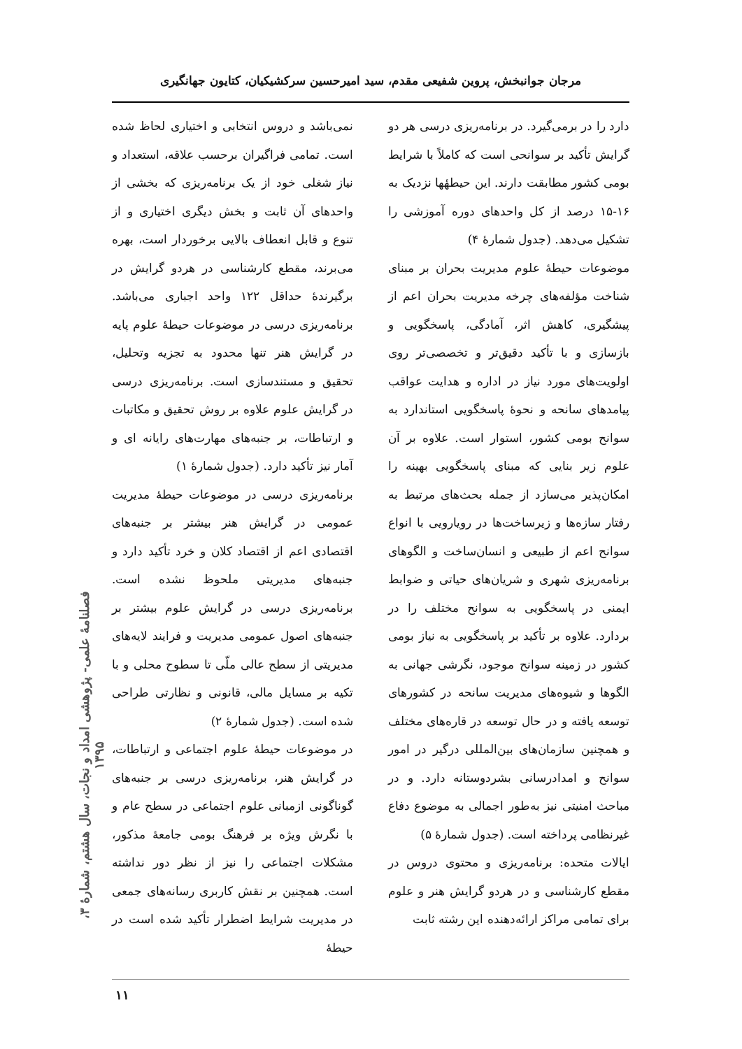مرجان جوانبخش، پروین شفیعی مقدم، سید امیرحسین سرکشیکیان، کتایون جهانگیری
دارد را در برمی‌گیرد. در برنامه‌ریزی درسی هر دو گرایش تأکید بر سوانحی است که کاملاً با شرایط بومی کشور مطابقت دارند. این حیطهٔها نزدیک به ۱۶-۱۵ درصد از کل واحدهای دوره آموزشی را تشکیل می‌دهد. (جدول شمارهٔ ۴)
موضوعات حیطهٔ علوم مدیریت بحران بر مبنای شناخت مؤلفه‌های چرخه مدیریت بحران اعم از پیشگیری، کاهش اثر، آمادگی، پاسخگویی و بازسازی و با تأکید دقیق‌تر و تخصصی‌تر روی اولویت‌های مورد نیاز در اداره و هدایت عواقب پیامدهای سانحه و نحوهٔ پاسخگویی استاندارد به سوانح بومی کشور، استوار است. علاوه بر آن علوم زیر بنایی که مبنای پاسخگویی بهینه را امکان‌پذیر می‌سازد از جمله بحث‌های مرتبط به رفتار سازه‌ها و زیرساخت‌ها در رویارویی با انواع سوانح اعم از طبیعی و انسان‌ساخت و الگوهای برنامه‌ریزی شهری و شریان‌های حیاتی و ضوابط ایمنی در پاسخگویی به سوانح مختلف را در بردارد. علاوه بر تأکید بر پاسخگویی به نیاز بومی کشور در زمینه سوانح موجود، نگرشی جهانی به الگوها و شیوه‌های مدیریت سانحه در کشورهای توسعه یافته و در حال توسعه در قاره‌های مختلف و همچنین سازمان‌های بین‌المللی درگیر در امور سوانح و امدادرسانی بشردوستانه دارد. و در مباحث امنیتی نیز به‌طور اجمالی به موضوع دفاع غیرنظامی پرداخته است. (جدول شمارهٔ ۵)
ایالات متحده: برنامه‌ریزی و محتوی دروس در مقطع کارشناسی و در هردو گرایش هنر و علوم برای تمامی مراکز ارائه‌دهنده این رشته ثابت
نمی‌باشد و دروس انتخابی و اختیاری لحاظ شده است. تمامی فراگیران برحسب علاقه، استعداد و نیاز شغلی خود از یک برنامه‌ریزی که بخشی از واحدهای آن ثابت و بخش دیگری اختیاری و از تنوع و قابل انعطاف بالایی برخوردار است، بهره می‌برند، مقطع کارشناسی در هردو گرایش در برگیرندهٔ حداقل ۱۲۲ واحد اجباری می‌باشد. برنامه‌ریزی درسی در موضوعات حیطهٔ علوم پایه در گرایش هنر تنها محدود به تجزیه وتحلیل، تحقیق و مستندسازی است. برنامه‌ریزی درسی در گرایش علوم علاوه بر روش تحقیق و مکاتبات و ارتباطات، بر جنبه‌های مهارت‌های رایانه ای و آمار نیز تأکید دارد. (جدول شمارهٔ ۱)
برنامه‌ریزی درسی در موضوعات حیطهٔ مدیریت عمومی در گرایش هنر بیشتر بر جنبه‌های اقتصادی اعم از اقتصاد کلان و خرد تأکید دارد و جنبه‌های مدیریتی ملحوظ نشده است. برنامه‌ریزی درسی در گرایش علوم بیشتر بر جنبه‌های اصول عمومی مدیریت و فرایند لایه‌های مدیریتی از سطح عالی ملّی تا سطوح محلی و با تکیه بر مسایل مالی، قانونی و نظارتی طراحی شده است. (جدول شمارهٔ ۲)
در موضوعات حیطهٔ علوم اجتماعی و ارتباطات، در گرایش هنر، برنامه‌ریزی درسی بر جنبه‌های گوناگونی ازمبانی علوم اجتماعی در سطح عام و با نگرش ویژه بر فرهنگ بومی جامعهٔ مذکور، مشکلات اجتماعی را نیز از نظر دور نداشته است. همچنین بر نقش کاربری رسانه‌های جمعی در مدیریت شرایط اضطرار تأکید شده است در حیطهٔ
فصلنامهٔ علمی- پژوهشی امداد و نجات، سال هشتم، شمارهٔ ۳، ۱۳۹۵
۱۱